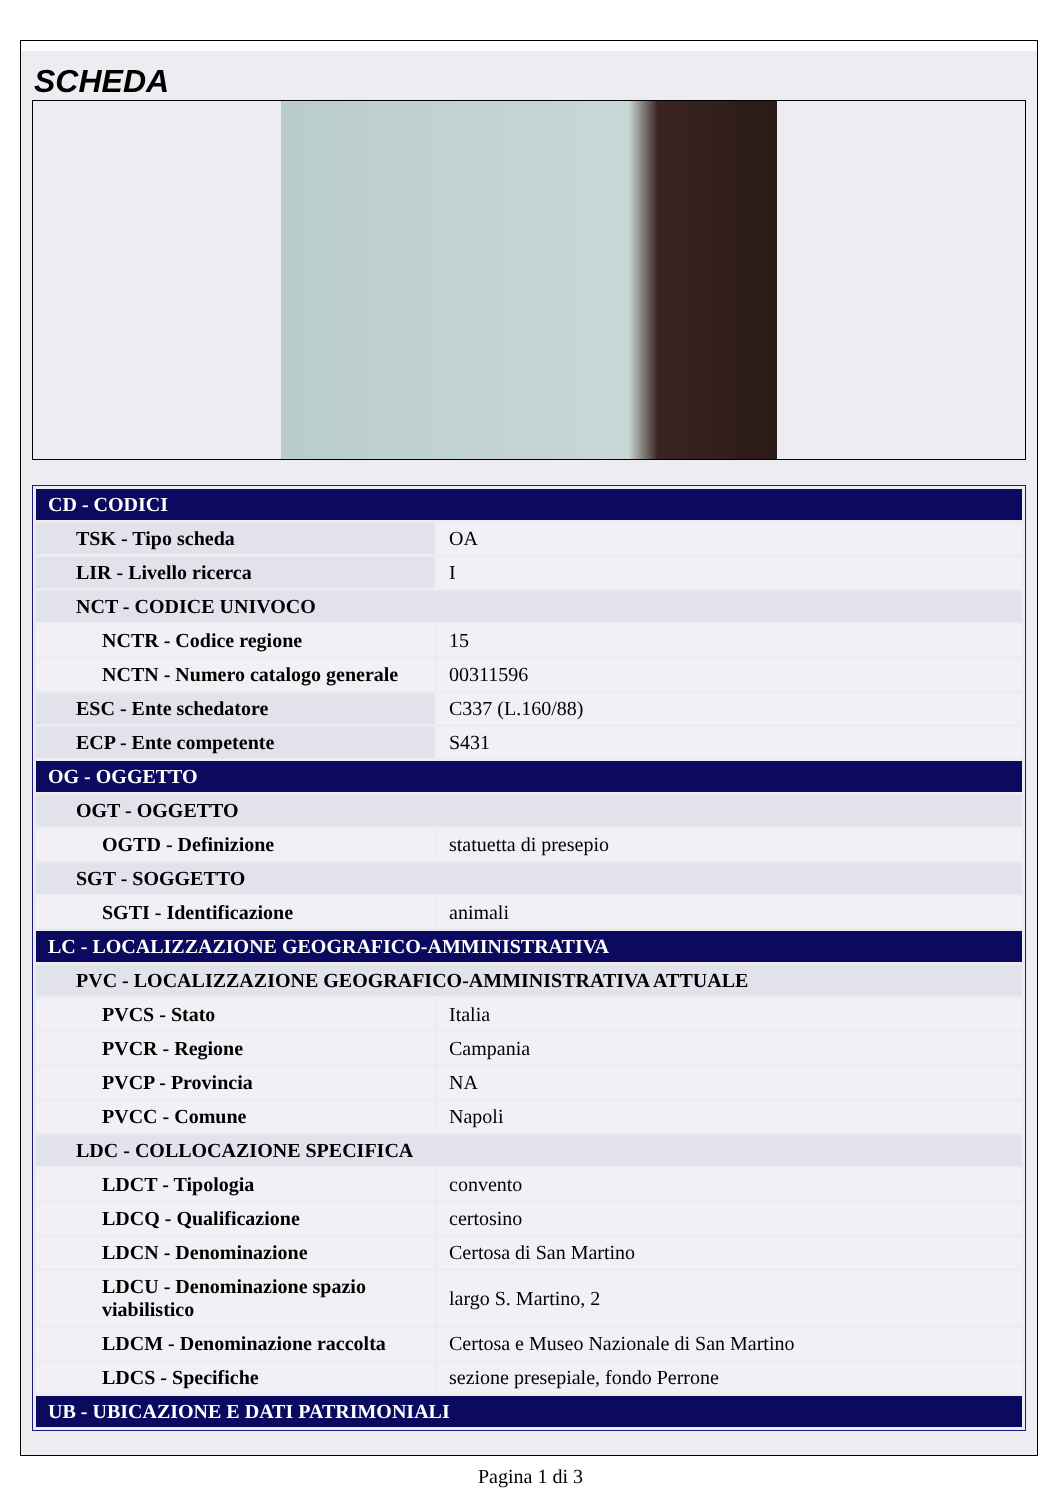SCHEDA
| CD - CODICI | |
| TSK - Tipo scheda | OA |
| LIR - Livello ricerca | I |
| NCT - CODICE UNIVOCO | |
| NCTR - Codice regione | 15 |
| NCTN - Numero catalogo generale | 00311596 |
| ESC - Ente schedatore | C337 (L.160/88) |
| ECP - Ente competente | S431 |
| OG - OGGETTO | |
| OGT - OGGETTO | |
| OGTD - Definizione | statuetta di presepio |
| SGT - SOGGETTO | |
| SGTI - Identificazione | animali |
| LC - LOCALIZZAZIONE GEOGRAFICO-AMMINISTRATIVA | |
| PVC - LOCALIZZAZIONE GEOGRAFICO-AMMINISTRATIVA ATTUALE | |
| PVCS - Stato | Italia |
| PVCR - Regione | Campania |
| PVCP - Provincia | NA |
| PVCC - Comune | Napoli |
| LDC - COLLOCAZIONE SPECIFICA | |
| LDCT - Tipologia | convento |
| LDCQ - Qualificazione | certosino |
| LDCN - Denominazione | Certosa di San Martino |
| LDCU - Denominazione spazio viabilistico | largo S. Martino, 2 |
| LDCM - Denominazione raccolta | Certosa e Museo Nazionale di San Martino |
| LDCS - Specifiche | sezione presepiale, fondo Perrone |
| UB - UBICAZIONE E DATI PATRIMONIALI | |
Pagina 1 di 3